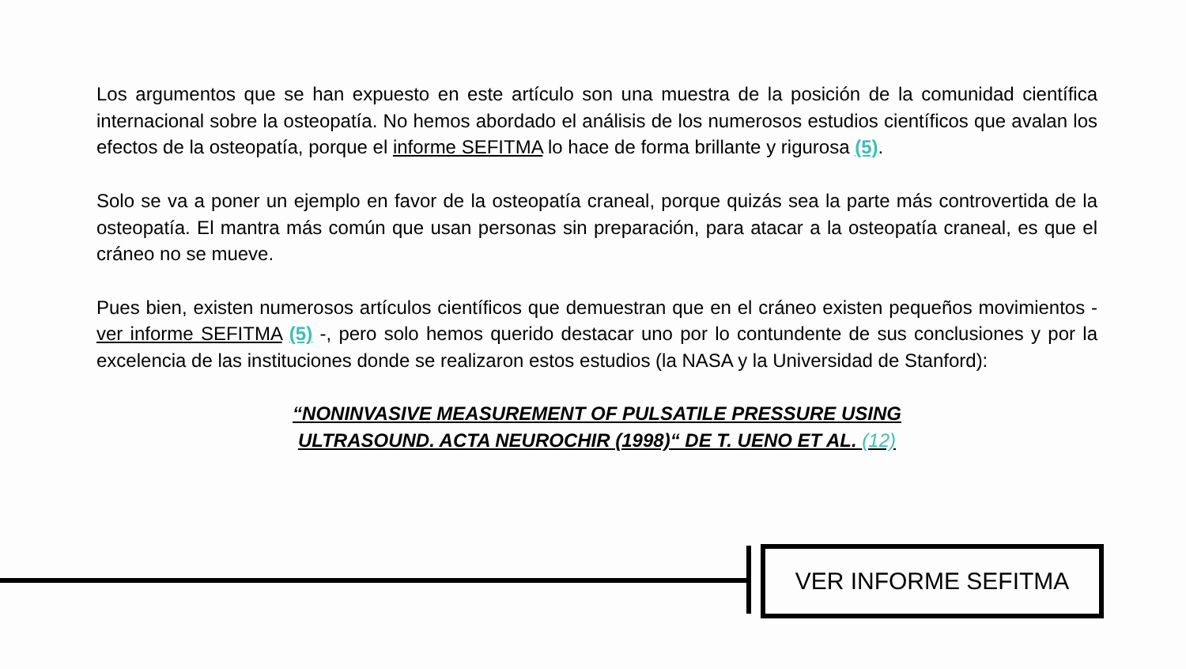Los argumentos que se han expuesto en este artículo son una muestra de la posición de la comunidad científica internacional sobre la osteopatía. No hemos abordado el análisis de los numerosos estudios científicos que avalan los efectos de la osteopatía, porque el informe SEFITMA lo hace de forma brillante y rigurosa (5).
Solo se va a poner un ejemplo en favor de la osteopatía craneal, porque quizás sea la parte más controvertida de la osteopatía. El mantra más común que usan personas sin preparación, para atacar a la osteopatía craneal, es que el cráneo no se mueve.
Pues bien, existen numerosos artículos científicos que demuestran que en el cráneo existen pequeños movimientos -ver informe SEFITMA (5) -, pero solo hemos querido destacar uno por lo contundente de sus conclusiones y por la excelencia de las instituciones donde se realizaron estos estudios (la NASA y la Universidad de Stanford):
“NONINVASIVE MEASUREMENT OF PULSATILE PRESSURE USING
ULTRASOUND. ACTA NEUROCHIR (1998)“ DE T. UENO ET AL. (12)
VER INFORME SEFITMA